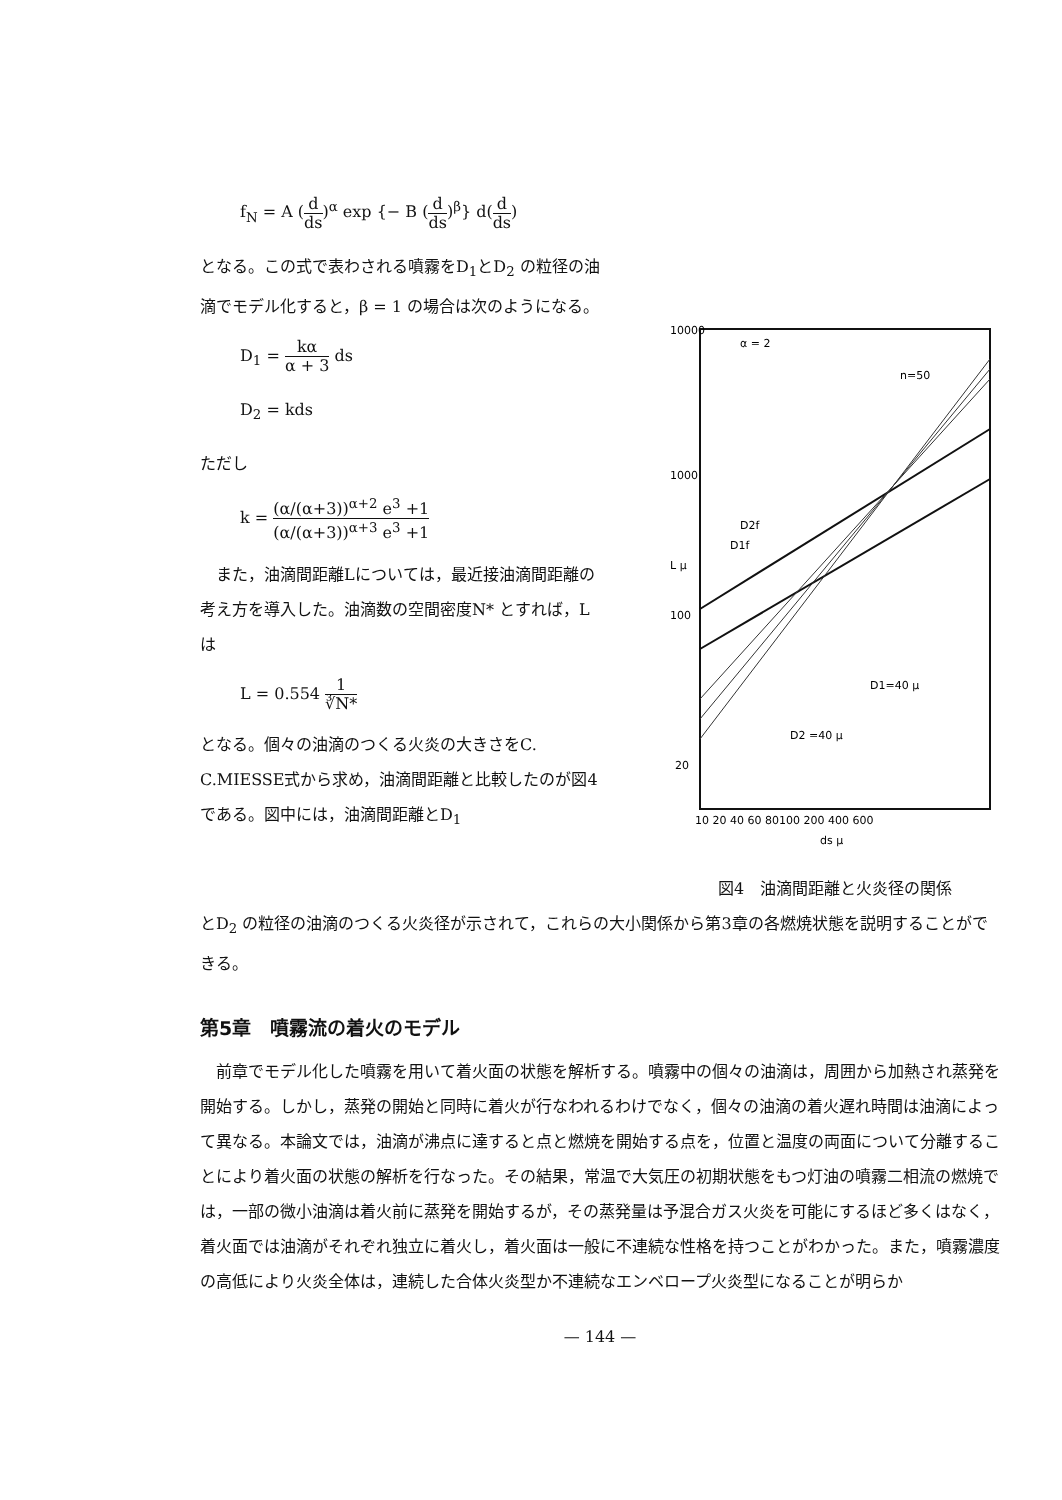f<sub>N</sub> = A (d ds)<sup>α</sup> exp {− B (d ds)<sup>β</sup>} d(d ds)
となる。この式で表わされる噴霧をD<sub>1</sub>とD<sub>2</sub> の粒径の油滴でモデル化すると，β = 1 の場合は次のようになる。
D<sub>1</sub> = kα α + 3 ds
D<sub>2</sub> = kds
ただし
k = (α/(α+3))<sup>α+2</sup> e<sup>3</sup> +1 (α/(α+3))<sup>α+3</sup> e<sup>3</sup> +1
　また，油滴間距離Lについては，最近接油滴間距離の考え方を導入した。油滴数の空間密度N* とすれば，Lは
L = 0.554 1 ∛N*
となる。個々の油滴のつくる火炎の大きさをC. C.MIESSE式から求め，油滴間距離と比較したのが図4である。図中には，油滴間距離とD<sub>1</sub>
α = 2
n=50
D2f
D1f
D1=40 μ
D2 =40 μ
10000
1000
100
20
10 20 40 60 80100 200 400 600
ds μ
L μ
図4　油滴間距離と火炎径の関係
とD<sub>2</sub> の粒径の油滴のつくる火炎径が示されて，これらの大小関係から第3章の各燃焼状態を説明することができる。
第5章　噴霧流の着火のモデル
　前章でモデル化した噴霧を用いて着火面の状態を解析する。噴霧中の個々の油滴は，周囲から加熱され蒸発を開始する。しかし，蒸発の開始と同時に着火が行なわれるわけでなく，個々の油滴の着火遅れ時間は油滴によって異なる。本論文では，油滴が沸点に達すると点と燃焼を開始する点を，位置と温度の両面について分離することにより着火面の状態の解析を行なった。その結果，常温で大気圧の初期状態をもつ灯油の噴霧二相流の燃焼では，一部の微小油滴は着火前に蒸発を開始するが，その蒸発量は予混合ガス火炎を可能にするほど多くはなく，着火面では油滴がそれぞれ独立に着火し，着火面は一般に不連続な性格を持つことがわかった。また，噴霧濃度の高低により火炎全体は，連続した合体火炎型か不連続なエンベロープ火炎型になることが明らか
— 144 —